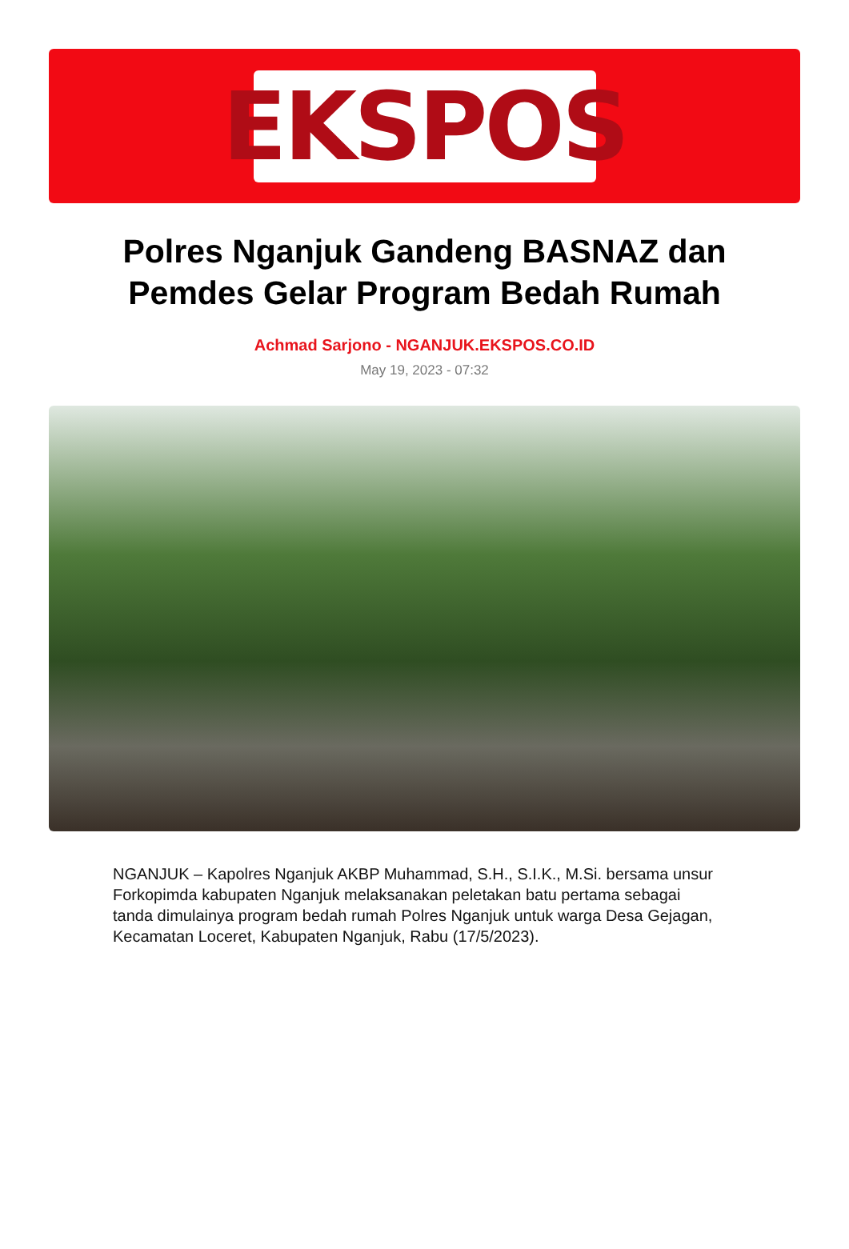EKSPOS
Polres Nganjuk Gandeng BASNAZ dan Pemdes Gelar Program Bedah Rumah
Achmad Sarjono - NGANJUK.EKSPOS.CO.ID
May 19, 2023 - 07:32
NGANJUK – Kapolres Nganjuk AKBP Muhammad, S.H., S.I.K., M.Si. bersama unsur Forkopimda kabupaten Nganjuk melaksanakan peletakan batu pertama sebagai tanda dimulainya program bedah rumah Polres Nganjuk untuk warga Desa Gejagan, Kecamatan Loceret, Kabupaten Nganjuk, Rabu (17/5/2023).